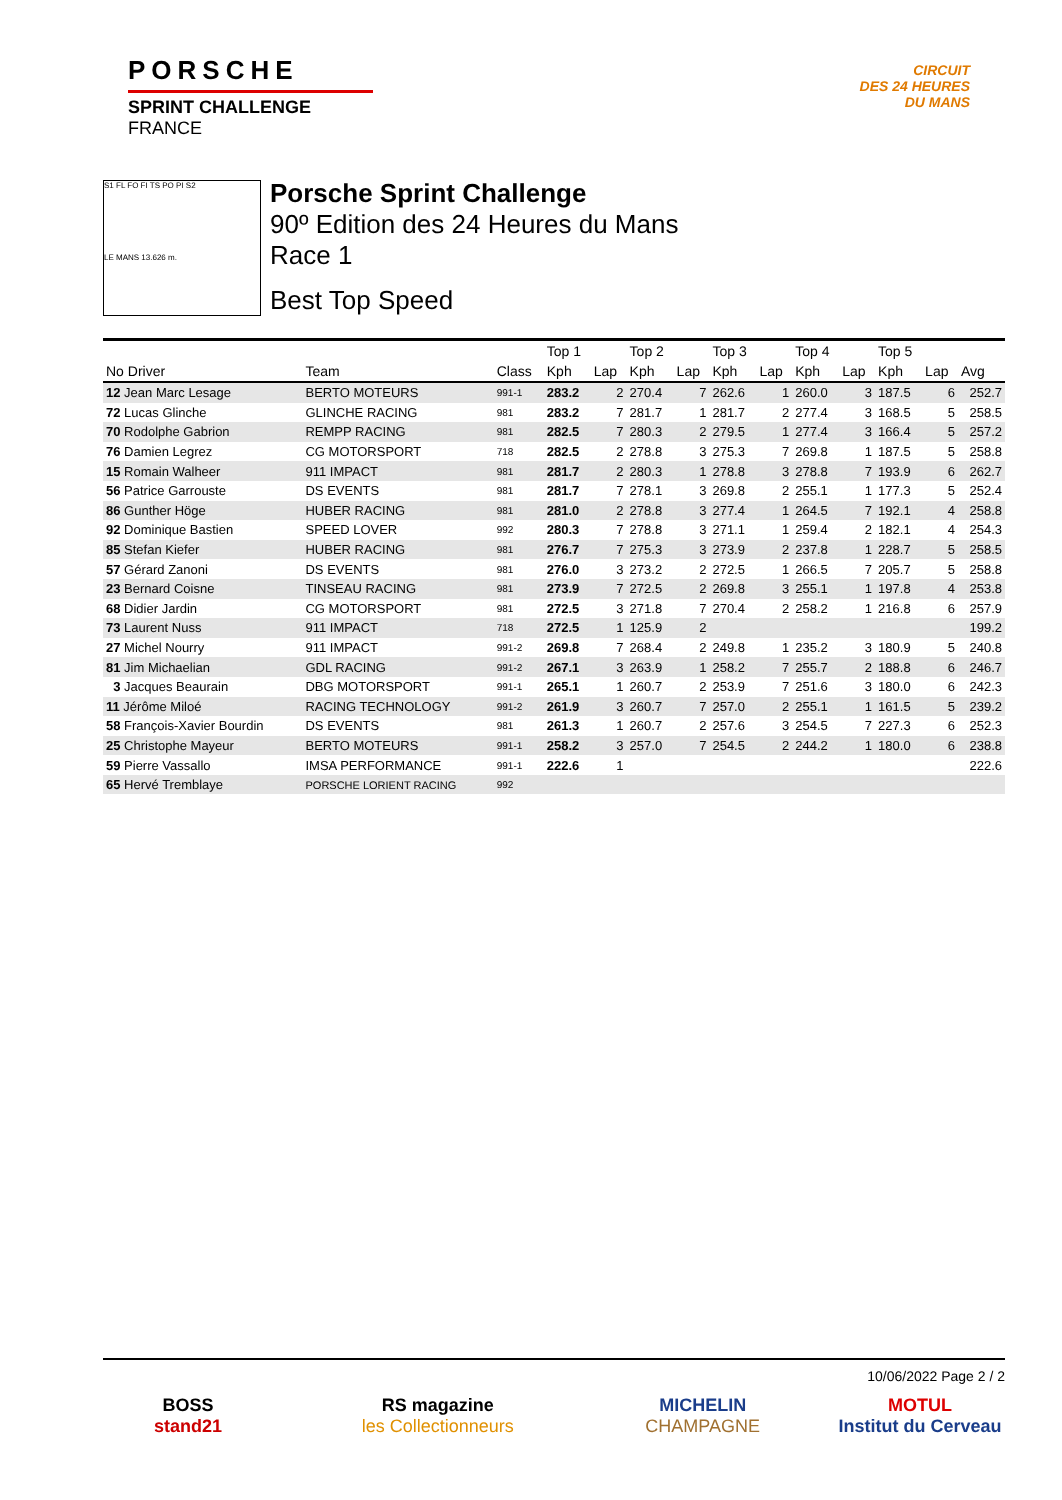PORSCHE
SPRINT CHALLENGE
FRANCE
CIRCUIT
DES 24 HEURES
DU MANS
S1 FL FO FI TS PO PI S2
LE MANS 13.626 m.
Porsche Sprint Challenge
90º Edition des 24 Heures du Mans
Race 1
Best Top Speed
| | | | Top 1 | | Top 2 | | Top 3 | | Top 4 | | Top 5 | | |
| --- | --- | --- | --- | --- | --- | --- | --- | --- | --- | --- | --- | --- | --- |
| No Driver | Team | Class | Kph | Lap | Kph | Lap | Kph | Lap | Kph | Lap | Kph | Lap | Avg |
| 12 Jean Marc Lesage | BERTO MOTEURS | 991-1 | 283.2 | 2 | 270.4 | 7 | 262.6 | 1 | 260.0 | 3 | 187.5 | 6 | 252.7 |
| 72 Lucas Glinche | GLINCHE RACING | 981 | 283.2 | 7 | 281.7 | 1 | 281.7 | 2 | 277.4 | 3 | 168.5 | 5 | 258.5 |
| 70 Rodolphe Gabrion | REMPP RACING | 981 | 282.5 | 7 | 280.3 | 2 | 279.5 | 1 | 277.4 | 3 | 166.4 | 5 | 257.2 |
| 76 Damien Legrez | CG MOTORSPORT | 718 | 282.5 | 2 | 278.8 | 3 | 275.3 | 7 | 269.8 | 1 | 187.5 | 5 | 258.8 |
| 15 Romain Walheer | 911 IMPACT | 981 | 281.7 | 2 | 280.3 | 1 | 278.8 | 3 | 278.8 | 7 | 193.9 | 6 | 262.7 |
| 56 Patrice Garrouste | DS EVENTS | 981 | 281.7 | 7 | 278.1 | 3 | 269.8 | 2 | 255.1 | 1 | 177.3 | 5 | 252.4 |
| 86 Gunther Höge | HUBER RACING | 981 | 281.0 | 2 | 278.8 | 3 | 277.4 | 1 | 264.5 | 7 | 192.1 | 4 | 258.8 |
| 92 Dominique Bastien | SPEED LOVER | 992 | 280.3 | 7 | 278.8 | 3 | 271.1 | 1 | 259.4 | 2 | 182.1 | 4 | 254.3 |
| 85 Stefan Kiefer | HUBER RACING | 981 | 276.7 | 7 | 275.3 | 3 | 273.9 | 2 | 237.8 | 1 | 228.7 | 5 | 258.5 |
| 57 Gérard Zanoni | DS EVENTS | 981 | 276.0 | 3 | 273.2 | 2 | 272.5 | 1 | 266.5 | 7 | 205.7 | 5 | 258.8 |
| 23 Bernard Coisne | TINSEAU RACING | 981 | 273.9 | 7 | 272.5 | 2 | 269.8 | 3 | 255.1 | 1 | 197.8 | 4 | 253.8 |
| 68 Didier Jardin | CG MOTORSPORT | 981 | 272.5 | 3 | 271.8 | 7 | 270.4 | 2 | 258.2 | 1 | 216.8 | 6 | 257.9 |
| 73 Laurent Nuss | 911 IMPACT | 718 | 272.5 | 1 | 125.9 | 2 | | | | | | | 199.2 |
| 27 Michel Nourry | 911 IMPACT | 991-2 | 269.8 | 7 | 268.4 | 2 | 249.8 | 1 | 235.2 | 3 | 180.9 | 5 | 240.8 |
| 81 Jim Michaelian | GDL RACING | 991-2 | 267.1 | 3 | 263.9 | 1 | 258.2 | 7 | 255.7 | 2 | 188.8 | 6 | 246.7 |
| 3 Jacques Beaurain | DBG MOTORSPORT | 991-1 | 265.1 | 1 | 260.7 | 2 | 253.9 | 7 | 251.6 | 3 | 180.0 | 6 | 242.3 |
| 11 Jérôme Miloé | RACING TECHNOLOGY | 991-2 | 261.9 | 3 | 260.7 | 7 | 257.0 | 2 | 255.1 | 1 | 161.5 | 5 | 239.2 |
| 58 François-Xavier Bourdin | DS EVENTS | 981 | 261.3 | 1 | 260.7 | 2 | 257.6 | 3 | 254.5 | 7 | 227.3 | 6 | 252.3 |
| 25 Christophe Mayeur | BERTO MOTEURS | 991-1 | 258.2 | 3 | 257.0 | 7 | 254.5 | 2 | 244.2 | 1 | 180.0 | 6 | 238.8 |
| 59 Pierre Vassallo | IMSA PERFORMANCE | 991-1 | 222.6 | 1 | | | | | | | | | 222.6 |
| 65 Hervé Tremblaye | PORSCHE LORIENT RACING | 992 | | | | | | | | | | | |
10/06/2022 Page 2 / 2
BOSS
stand21
RS magazine
les Collectionneurs
MICHELIN
CHAMPAGNE
MOTUL
Institut du Cerveau